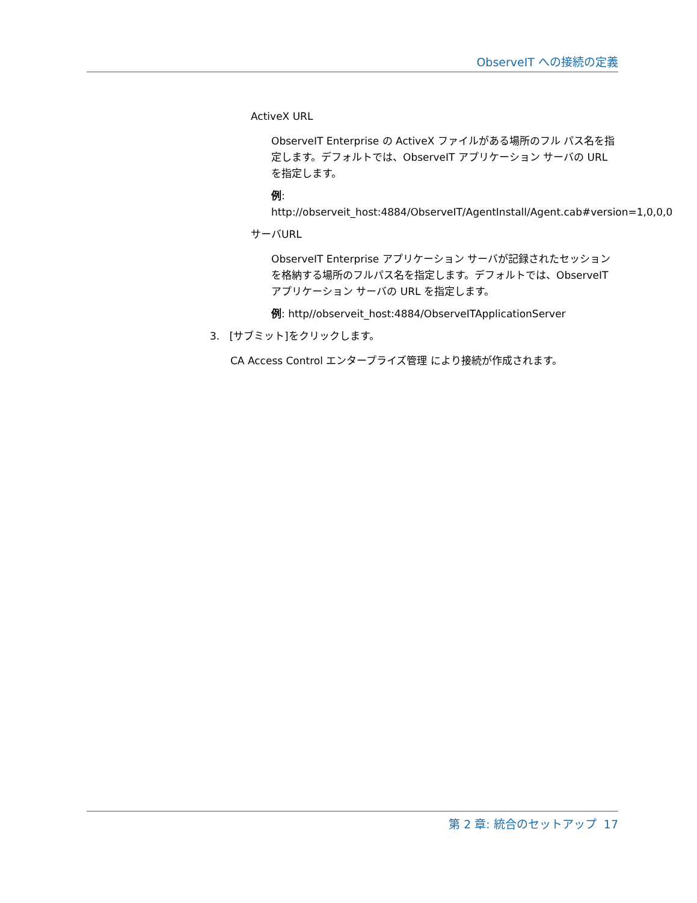ObserveIT への接続の定義
ActiveX URL
ObserveIT Enterprise の ActiveX ファイルがある場所のフル パス名を指定します。デフォルトでは、ObserveIT アプリケーション サーバの URL を指定します。
例:
http://observeit_host:4884/ObserveIT/AgentInstall/Agent.cab#version=1,0,0,0
サーバURL
ObserveIT Enterprise アプリケーション サーバが記録されたセッションを格納する場所のフルパス名を指定します。デフォルトでは、ObserveIT アプリケーション サーバの URL を指定します。
例: http//observeit_host:4884/ObserveITApplicationServer
3. [サブミット]をクリックします。
CA Access Control エンタープライズ管理 により接続が作成されます。
第 2 章: 統合のセットアップ 17